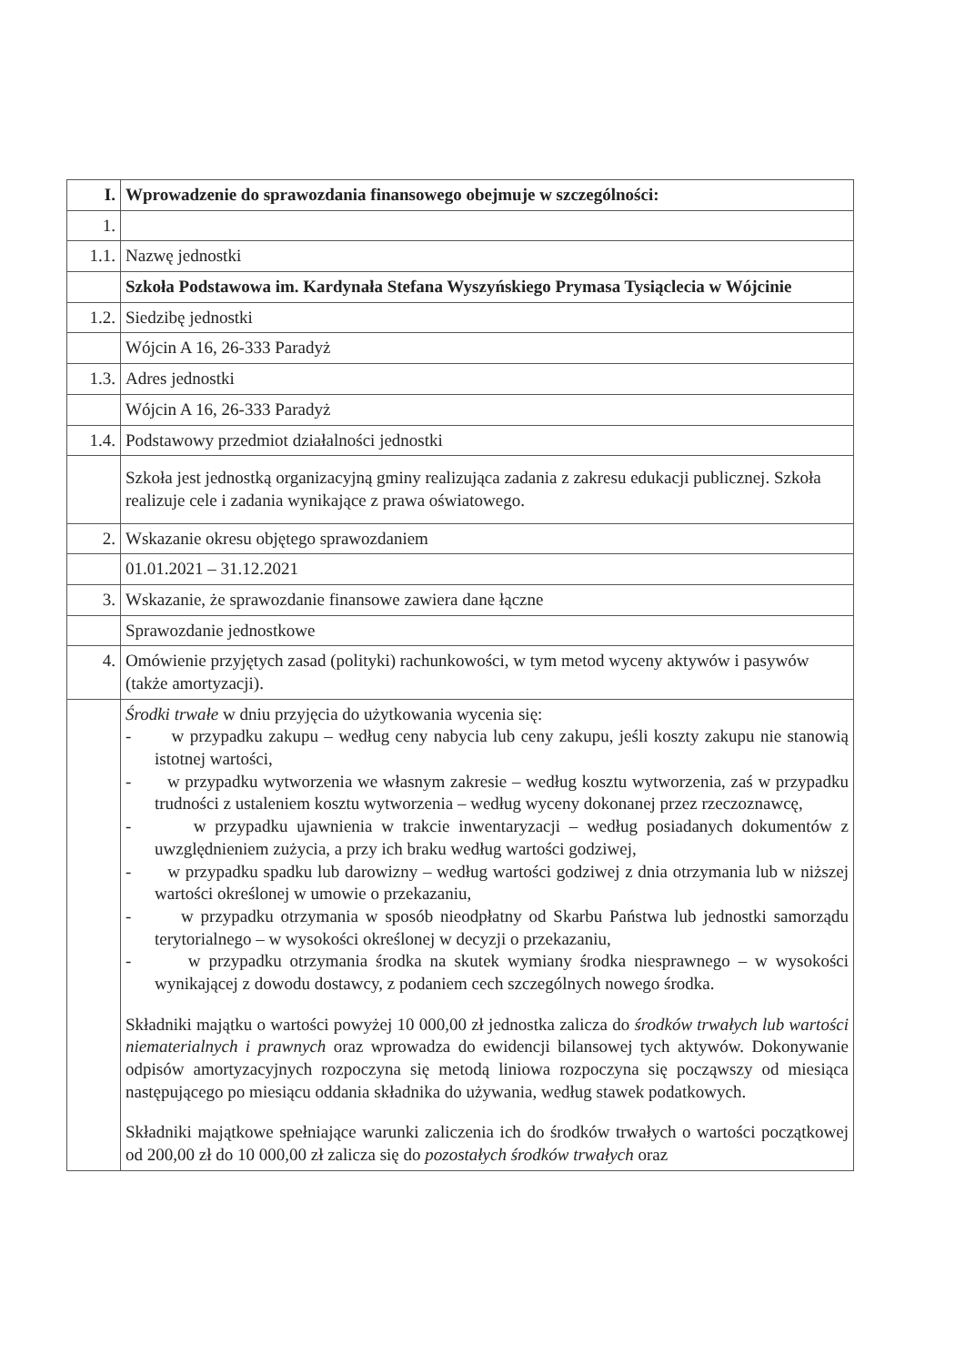| I. | Wprowadzenie do sprawozdania finansowego obejmuje w szczególności: |
| 1. | |
| 1.1. | Nazwę jednostki |
| | Szkoła Podstawowa im. Kardynała Stefana Wyszyńskiego Prymasa Tysiąclecia w Wójcinie |
| 1.2. | Siedzibę jednostki |
| | Wójcin A 16, 26-333 Paradyż |
| 1.3. | Adres jednostki |
| | Wójcin A 16, 26-333 Paradyż |
| 1.4. | Podstawowy przedmiot działalności jednostki |
| | Szkoła jest jednostką organizacyjną gminy realizująca zadania z zakresu edukacji publicznej. Szkoła realizuje cele i zadania wynikające z prawa oświatowego. |
| 2. | Wskazanie okresu objętego sprawozdaniem |
| | 01.01.2021 – 31.12.2021 |
| 3. | Wskazanie, że sprawozdanie finansowe zawiera dane łączne |
| | Sprawozdanie jednostkowe |
| 4. | Omówienie przyjętych zasad (polityki) rachunkowości, w tym metod wyceny aktywów i pasywów (także amortyzacji). |
| | Środki trwałe w dniu przyjęcia do użytkowania wycenia się: - w przypadku zakupu – według ceny nabycia lub ceny zakupu, jeśli koszty zakupu nie stanowią istotnej wartości, - w przypadku wytworzenia we własnym zakresie – według kosztu wytworzenia, zaś w przypadku trudności z ustaleniem kosztu wytworzenia – według wyceny dokonanej przez rzeczoznawcę, - w przypadku ujawnienia w trakcie inwentaryzacji – według posiadanych dokumentów z uwzględnieniem zużycia, a przy ich braku według wartości godziwej, - w przypadku spadku lub darowizny – według wartości godziwej z dnia otrzymania lub w niższej wartości określonej w umowie o przekazaniu, - w przypadku otrzymania w sposób nieodpłatny od Skarbu Państwa lub jednostki samorządu terytorialnego – w wysokości określonej w decyzji o przekazaniu, - w przypadku otrzymania środka na skutek wymiany środka niesprawnego – w wysokości wynikającej z dowodu dostawcy, z podaniem cech szczególnych nowego środka. Składniki majątku o wartości powyżej 10 000,00 zł jednostka zalicza do środków trwałych lub wartości niematerialnych i prawnych oraz wprowadza do ewidencji bilansowej tych aktywów. Dokonywanie odpisów amortyzacyjnych rozpoczyna się metodą liniowa rozpoczyna się począwszy od miesiąca następującego po miesiącu oddania składnika do używania, według stawek podatkowych. Składniki majątkowe spełniające warunki zaliczenia ich do środków trwałych o wartości początkowej od 200,00 zł do 10 000,00 zł zalicza się do pozostałych środków trwałych oraz |